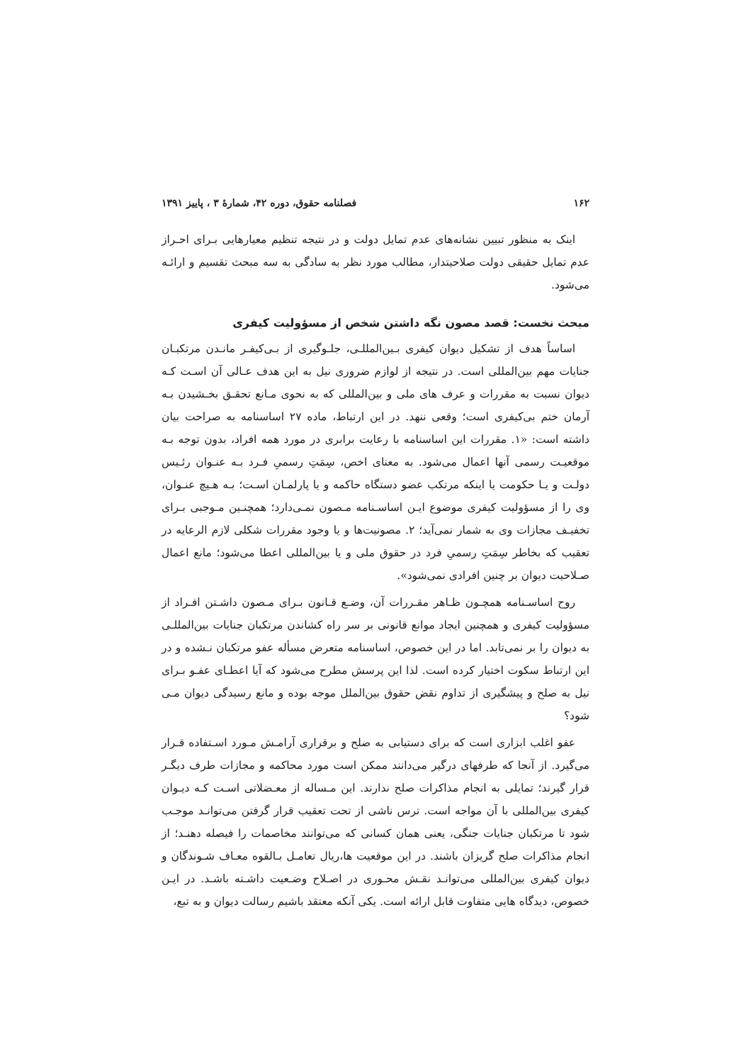۱۶۲ فصلنامه حقوق، دوره ۴۲، شمارۀ ۳ ، پاییز ۱۳۹۱
اینک به منظور تبیین نشانه‌های عدم تمایل دولت و در نتیجه تنظیم معیارهایی بـرای احـراز عدم تمایل حقیقی دولت صلاحیتدار، مطالب مورد نظر به سادگی به سه مبحث تقسیم و ارائـه می‌شود.
مبحث نخست: قصد مصون نگه داشتن شخص از مسؤولیت کیفری
اساساً هدف از تشکیل دیوان کیفری بـین‌المللـی، جلـوگیری از بـی‌کیفـر مانـدن مرتکبـان جنایات مهم بین‌المللی است. در نتیجه از لوازم ضروری نیل به این هدف عـالی آن اسـت کـه دیوان نسبت به مقررات و عرف های ملی و بین‌المللی که به نحوی مـانع تحقـق بخـشیدن بـه آرمان ختم بی‌کیفری است؛ وقعی ننهد. در این ارتباط، ماده ۲۷ اساسنامه به صراحت بیان داشته است: «۱. مقررات این اساسنامه با رعایت برابری در مورد همه افراد، بدون توجه بـه موقعیـت رسمی آنها اعمال می‌شود. به معنای اخص، سِمَتِ رسمیِ فـرد بـه عنـوان رئـیس دولـت و یـا حکومت یا اینکه مرتکب عضو دستگاه حاکمه و یا پارلمـان اسـت؛ بـه هـیچ عنـوان، وی را از مسؤولیت کیفری موضوع ایـن اساسـنامه مـصون نمـی‌دارد؛ همچنـین مـوجبی بـرای تخفیـف مجازات وی به شمار نمی‌آید؛ ۲. مصونیت‌ها و یا وجود مقررات شکلی لازم الرعایه در تعقیب که بخاطر سِمَتِ رسمیِ فرد در حقوق ملی و یا بین‌المللی اعطا می‌شود؛ مانع اعمال صـلاحیت دیوان بر چنین افرادی نمی‌شود».
روح اساسـنامه همچـون ظـاهر مقـررات آن، وضـع قـانون بـرای مـصون داشـتن افـراد از مسؤولیت کیفری و همچنین ایجاد موانع قانونی بر سر راه کشاندن مرتکبان جنایات بین‌المللـی به دیوان را بر نمی‌تابد. اما در این خصوص، اساسنامه متعرض مسأله عفو مرتکبان نـشده و در این ارتباط سکوت اختیار کرده است. لذا این پرسش مطرح می‌شود که آیا اعطـای عفـو بـرای نیل به صلح و پیشگیری از تداوم نقض حقوق بین‌الملل موجه بوده و مانع رسیدگی دیوان مـی شود؟
عفو اغلب ابزاری است که برای دستیابی به صلح و برقراری آرامـش مـورد اسـتفاده قـرار می‌گیرد. از آنجا که طرفهای درگیر می‌دانند ممکن است مورد محاکمه و مجازات طرف دیگـر قرار گیرند؛ تمایلی به انجام مذاکرات صلح ندارند. این مـساله از معـضلاتی اسـت کـه دیـوان کیفری بین‌المللی با آن مواجه است. ترس ناشی از تحت تعقیب قرار گرفتن می‌توانـد موجـب شود تا مرتکبان جنایات جنگی، یعنی همان کسانی که می‌توانند مخاصمات را فیصله دهنـد؛ از انجام مذاکرات صلح گریزان باشند. در این موقعیت ها،ریال تعامـل بـالقوه معـاف شـوندگان و دیوان کیفری بین‌المللی می‌توانـد نقـش محـوری در اصـلاح وضـعیت داشـته باشـد. در ایـن خصوص، دیدگاه هایی متفاوت قابل ارائه است. یکی آنکه معتقد باشیم رسالت دیوان و به تبع،